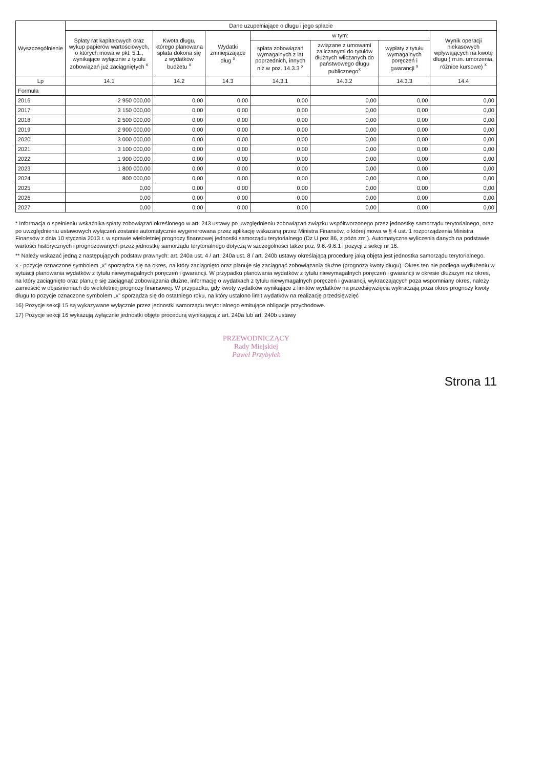| Wyszczególnienie | Dane uzupełniające o długu i jego spłacie | | | | | | |
| --- | --- | --- | --- | --- | --- | --- | --- |
| | Spłaty rat kapitałowych oraz wykup papierów wartościowych, o których mowa w pkt. 5.1., wynikające wyłącznie z tytułu zobowiązań już zaciągniętych <sup>x</sup> | Kwota długu, którego planowana spłata dokona się z wydatków budżetu <sup>x</sup> | Wydatki zmniejszające dług <sup>x</sup> | w tym: | | | Wynik operacji niekasowych wpływających na kwotę długu ( m.in. umorzenia, różnice kursowe) <sup>x</sup> |
| | | | | spłata zobowiązań wymagalnych z lat poprzednich, innych niż w poz. 14.3.3 <sup>x</sup> | związane z umowami zaliczanymi do tytułów dłużnych wliczanych do państwowego długu publicznego<sup>x</sup> | wypłaty z tytułu wymagalnych poręczeń i gwarancji <sup>x</sup> | |
| Lp | 14.1 | 14.2 | 14.3 | 14.3.1 | 14.3.2 | 14.3.3 | 14.4 |
| Formuła | | | | | | | |
| 2016 | 2 950 000,00 | 0,00 | 0,00 | 0,00 | 0,00 | 0,00 | 0,00 |
| 2017 | 3 150 000,00 | 0,00 | 0,00 | 0,00 | 0,00 | 0,00 | 0,00 |
| 2018 | 2 500 000,00 | 0,00 | 0,00 | 0,00 | 0,00 | 0,00 | 0,00 |
| 2019 | 2 900 000,00 | 0,00 | 0,00 | 0,00 | 0,00 | 0,00 | 0,00 |
| 2020 | 3 000 000,00 | 0,00 | 0,00 | 0,00 | 0,00 | 0,00 | 0,00 |
| 2021 | 3 100 000,00 | 0,00 | 0,00 | 0,00 | 0,00 | 0,00 | 0,00 |
| 2022 | 1 900 000,00 | 0,00 | 0,00 | 0,00 | 0,00 | 0,00 | 0,00 |
| 2023 | 1 800 000,00 | 0,00 | 0,00 | 0,00 | 0,00 | 0,00 | 0,00 |
| 2024 | 800 000,00 | 0,00 | 0,00 | 0,00 | 0,00 | 0,00 | 0,00 |
| 2025 | 0,00 | 0,00 | 0,00 | 0,00 | 0,00 | 0,00 | 0,00 |
| 2026 | 0,00 | 0,00 | 0,00 | 0,00 | 0,00 | 0,00 | 0,00 |
| 2027 | 0,00 | 0,00 | 0,00 | 0,00 | 0,00 | 0,00 | 0,00 |
* Informacja o spełnieniu wskaźnika spłaty zobowiązań określonego w art. 243 ustawy po uwzględnieniu zobowiązań związku współtworzonego przez jednostkę samorządu terytorialnego, oraz po uwzględnieniu ustawowych wyłączeń zostanie automatycznie wygenerowana przez aplikację wskazaną przez Ministra Finansów, o której mowa w § 4 ust. 1 rozporządzenia Ministra Finansów z dnia 10 stycznia 2013 r. w sprawie wieloletniej prognozy finansowej jednostki samorządu terytorialnego (Dz U poz 86, z późn zm ). Automatyczne wyliczenia danych na podstawie wartości historycznych i prognozowanych przez jednostkę samorządu terytorialnego dotyczą w szczególności także poz. 9.6.-9.6.1 i pozycji z sekcji nr 16.
** Należy wskazać jedną z następujących podstaw prawnych: art. 240a ust. 4 / art. 240a ust. 8 / art. 240b ustawy określającą procedurę jaką objęta jest jednostka samorządu terytorialnego.
x - pozycje oznaczone symbolem „x” sporządza się na okres, na który zaciągnięto oraz planuje się zaciągnąć zobowiązania dłużne (prognoza kwoty długu). Okres ten nie podlega wydłużeniu w sytuacji planowania wydatków z tytułu niewymagalnych poręczeń i gwarancji. W przypadku planowania wydatków z tytułu niewymagalnych poręczeń i gwarancji w okresie dłuższym niż okres, na który zaciągnięto oraz planuje się zaciągnąć zobowiązania dłużne, informację o wydatkach z tytułu niewymagalnych poręczeń i gwarancji, wykraczających poza wspomniany okres, należy zamieścić w objaśnieniach do wieloletniej prognozy finansowej. W przypadku, gdy kwoty wydatków wynikające z limitów wydatków na przedsięwzięcia wykraczają poza okres prognozy kwoty długu to pozycje oznaczone symbolem „x” sporządza się do ostatniego roku, na który ustalono limit wydatków na realizację przedsięwzięć
16) Pozycje sekcji 15 są wykazywane wyłącznie przez jednostki samorządu terytorialnego emitujące obligacje przychodowe.
17) Pozycje sekcji 16 wykazują wyłącznie jednostki objęte procedurą wynikającą z art. 240a lub art. 240b ustawy
PRZEWODNICZĄCY
Rady Miejskiej
Paweł Przybyłek
Strona 11